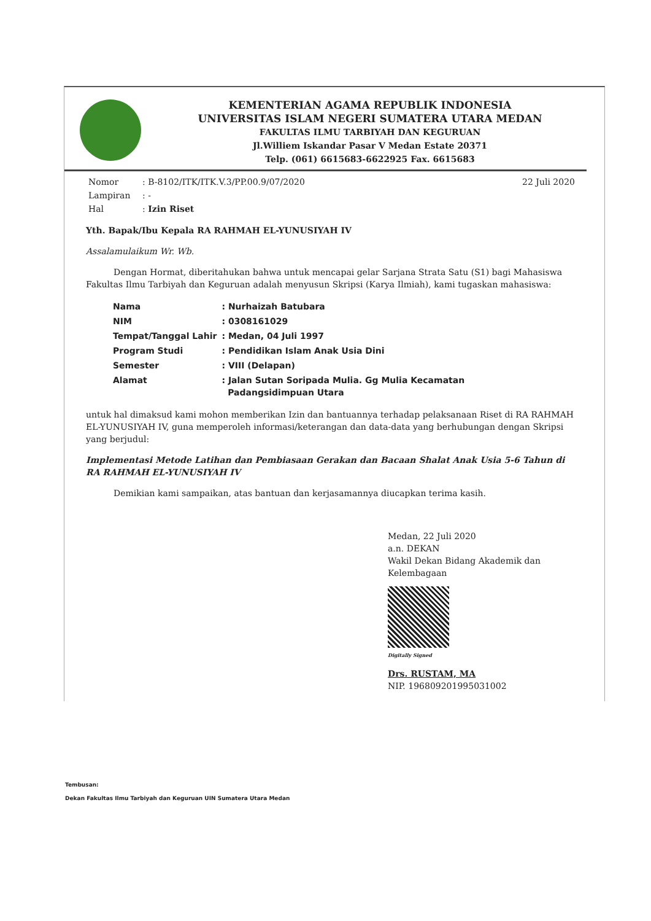KEMENTERIAN AGAMA REPUBLIK INDONESIA
UNIVERSITAS ISLAM NEGERI SUMATERA UTARA MEDAN
FAKULTAS ILMU TARBIYAH DAN KEGURUAN
Jl.Williem Iskandar Pasar V Medan Estate 20371
Telp. (061) 6615683-6622925 Fax. 6615683
| Nomor | : B-8102/ITK/ITK.V.3/PP.00.9/07/2020 | 22 Juli 2020 |
| Lampiran | : - | |
| Hal | : Izin Riset | |
Yth. Bapak/Ibu Kepala RA RAHMAH EL-YUNUSIYAH IV
Assalamulaikum Wr. Wb.
Dengan Hormat, diberitahukan bahwa untuk mencapai gelar Sarjana Strata Satu (S1) bagi Mahasiswa Fakultas Ilmu Tarbiyah dan Keguruan adalah menyusun Skripsi (Karya Ilmiah), kami tugaskan mahasiswa:
| Nama | : Nurhaizah Batubara |
| NIM | : 0308161029 |
| Tempat/Tanggal Lahir | : Medan, 04 Juli 1997 |
| Program Studi | : Pendidikan Islam Anak Usia Dini |
| Semester | : VIII (Delapan) |
| Alamat | : Jalan Sutan Soripada Mulia. Gg Mulia Kecamatan Padangsidimpuan Utara |
untuk hal dimaksud kami mohon memberikan Izin dan bantuannya terhadap pelaksanaan Riset di RA RAHMAH EL-YUNUSIYAH IV, guna memperoleh informasi/keterangan dan data-data yang berhubungan dengan Skripsi yang berjudul:
Implementasi Metode Latihan dan Pembiasaan Gerakan dan Bacaan Shalat Anak Usia 5-6 Tahun di RA RAHMAH EL-YUNUSIYAH IV
Demikian kami sampaikan, atas bantuan dan kerjasamannya diucapkan terima kasih.
Medan, 22 Juli 2020
a.n. DEKAN
Wakil Dekan Bidang Akademik dan
Kelembagaan
Digitally Signed
Drs. RUSTAM, MA
NIP. 196809201995031002
Tembusan:
Dekan Fakultas Ilmu Tarbiyah dan Keguruan UIN Sumatera Utara Medan